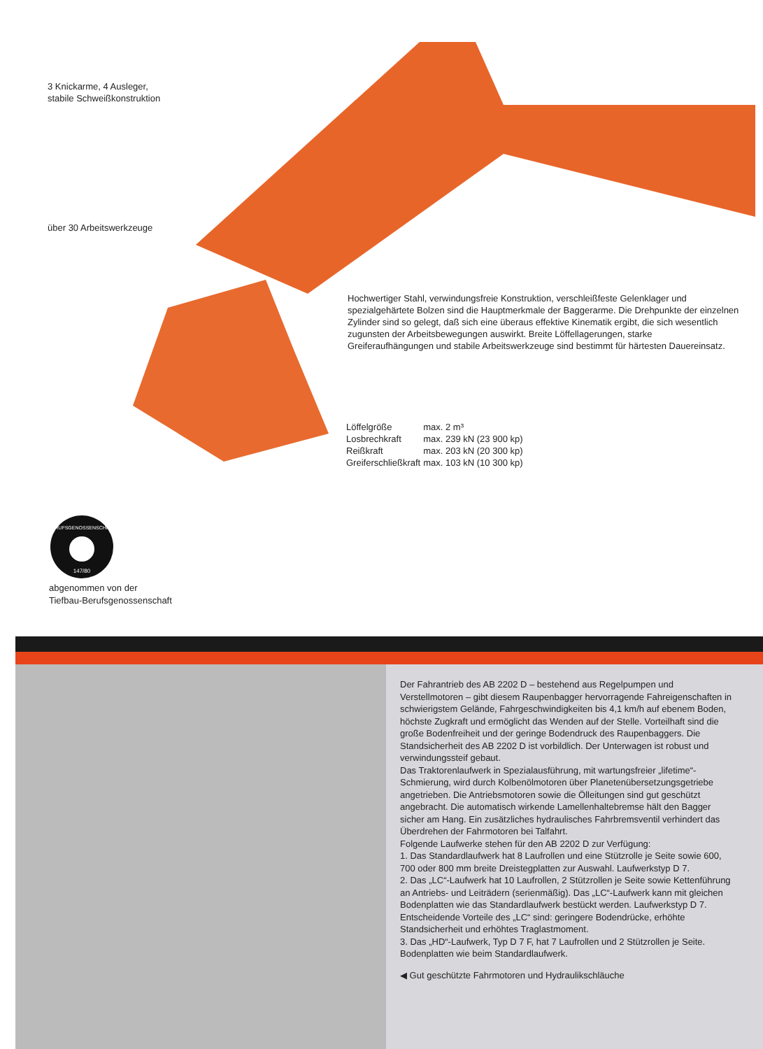3 Knickarme, 4 Ausleger,
stabile Schweißkonstruktion
über 30 Arbeitswerkzeuge
Hochwertiger Stahl, verwindungsfreie Konstruktion, verschleißfeste Gelenklager und spezialgehärtete Bolzen sind die Hauptmerkmale der Baggerarme. Die Drehpunkte der einzelnen Zylinder sind so gelegt, daß sich eine überaus effektive Kinematik ergibt, die sich wesentlich zugunsten der Arbeitsbewegungen auswirkt. Breite Löffellagerungen, starke Greiferaufhängungen und stabile Arbeitswerkzeuge sind bestimmt für härtesten Dauereinsatz.
| Löffelgröße | max. 2 m³ |
| Losbrechkraft | max. 239 kN (23 900 kp) |
| Reißkraft | max. 203 kN (20 300 kp) |
| Greiferschließkraft | max. 103 kN (10 300 kp) |
147/80
BERUFSGENOSSENSCHAFT
abgenommen von der
Tiefbau-Berufsgenossenschaft
Der Fahrantrieb des AB 2202 D – bestehend aus Regelpumpen und Verstellmotoren – gibt diesem Raupenbagger hervorragende Fahreigenschaften in schwierigstem Gelände, Fahrgeschwindigkeiten bis 4,1 km/h auf ebenem Boden, höchste Zugkraft und ermöglicht das Wenden auf der Stelle. Vorteilhaft sind die große Bodenfreiheit und der geringe Bodendruck des Raupenbaggers. Die Standsicherheit des AB 2202 D ist vorbildlich. Der Unterwagen ist robust und verwindungssteif gebaut.
Das Traktorenlaufwerk in Spezialausführung, mit wartungsfreier „lifetime“-Schmierung, wird durch Kolbenölmotoren über Planetenübersetzungsgetriebe angetrieben. Die Antriebsmotoren sowie die Ölleitungen sind gut geschützt angebracht. Die automatisch wirkende Lamellenhaltebremse hält den Bagger sicher am Hang. Ein zusätzliches hydraulisches Fahrbremsventil verhindert das Überdrehen der Fahrmotoren bei Talfahrt.
Folgende Laufwerke stehen für den AB 2202 D zur Verfügung:
1. Das Standardlaufwerk hat 8 Laufrollen und eine Stützrolle je Seite sowie 600, 700 oder 800 mm breite Dreistegplatten zur Auswahl. Laufwerkstyp D 7.
2. Das „LC“-Laufwerk hat 10 Laufrollen, 2 Stützrollen je Seite sowie Kettenführung an Antriebs- und Leiträdern (serienmäßig). Das „LC“-Laufwerk kann mit gleichen Bodenplatten wie das Standardlaufwerk bestückt werden. Laufwerkstyp D 7. Entscheidende Vorteile des „LC“ sind: geringere Bodendrücke, erhöhte Standsicherheit und erhöhtes Traglastmoment.
3. Das „HD“-Laufwerk, Typ D 7 F, hat 7 Laufrollen und 2 Stützrollen je Seite. Bodenplatten wie beim Standardlaufwerk.
◀ Gut geschützte Fahrmotoren und Hydraulikschläuche